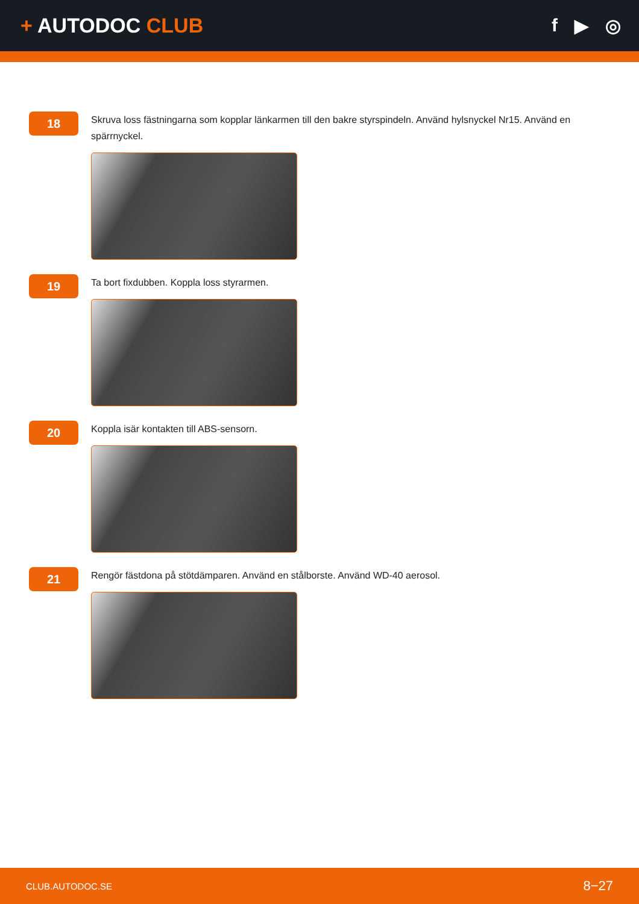+ AUTODOC CLUB f ▶ ◎
18
Skruva loss fästningarna som kopplar länkarmen till den bakre styrspindeln. Använd hylsnyckel Nr15. Använd en spärrnyckel.
19
Ta bort fixdubben. Koppla loss styrarmen.
20
Koppla isär kontakten till ABS-sensorn.
21
Rengör fästdona på stötdämparen. Använd en stålborste. Använd WD-40 aerosol.
CLUB.AUTODOC.SE 8−27